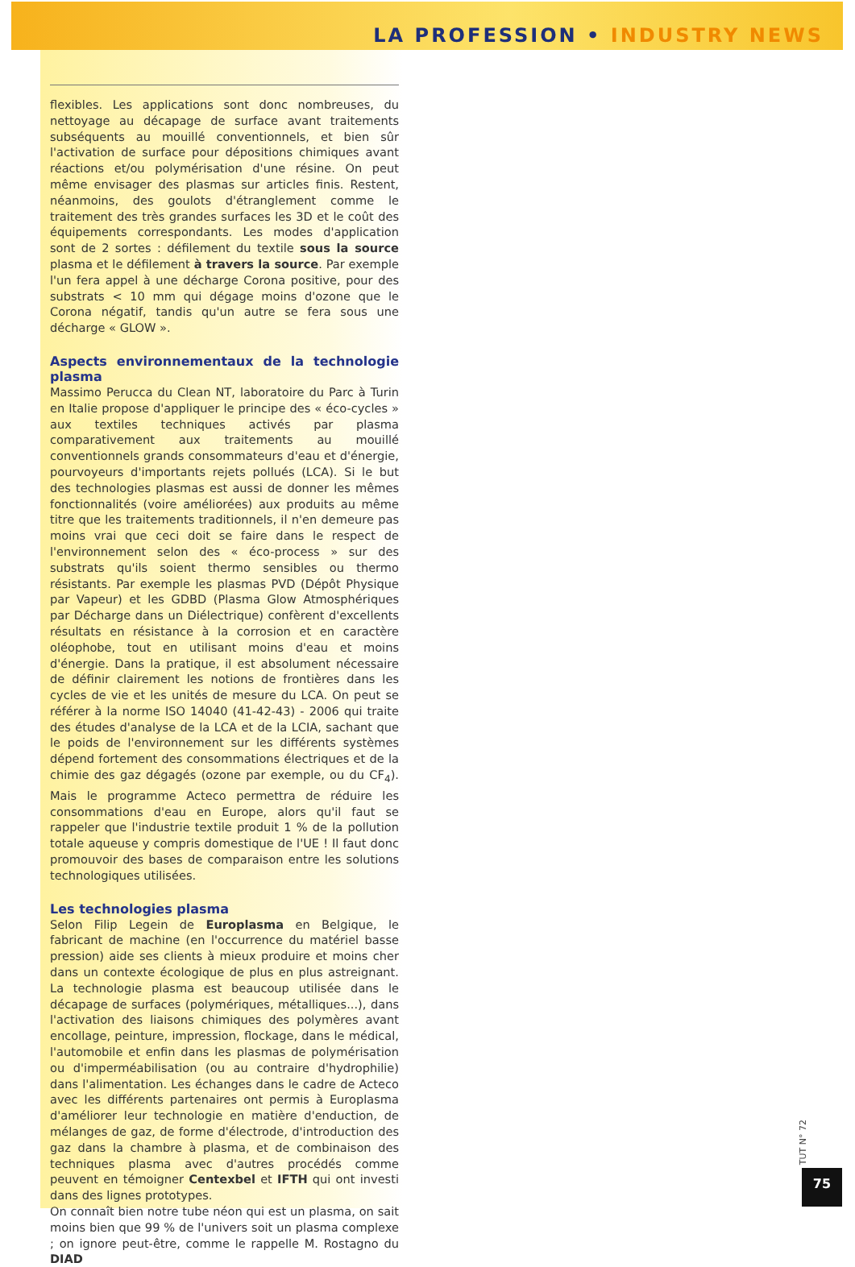LA PROFESSION • INDUSTRY NEWS
flexibles. Les applications sont donc nombreuses, du nettoyage au décapage de surface avant traitements subséquents au mouillé conventionnels, et bien sûr l'activation de surface pour dépositions chimiques avant réactions et/ou polymérisation d'une résine. On peut même envisager des plasmas sur articles finis. Restent, néanmoins, des goulots d'étranglement comme le traitement des très grandes surfaces les 3D et le coût des équipements correspondants. Les modes d'application sont de 2 sortes : défilement du textile sous la source plasma et le défilement à travers la source. Par exemple l'un fera appel à une décharge Corona positive, pour des substrats < 10 mm qui dégage moins d'ozone que le Corona négatif, tandis qu'un autre se fera sous une décharge « GLOW ».
Aspects environnementaux de la technologie plasma
Massimo Perucca du Clean NT, laboratoire du Parc à Turin en Italie propose d'appliquer le principe des « éco-cycles » aux textiles techniques activés par plasma comparativement aux traitements au mouillé conventionnels grands consommateurs d'eau et d'énergie, pourvoyeurs d'importants rejets pollués (LCA). Si le but des technologies plasmas est aussi de donner les mêmes fonctionnalités (voire améliorées) aux produits au même titre que les traitements traditionnels, il n'en demeure pas moins vrai que ceci doit se faire dans le respect de l'environnement selon des « éco-process » sur des substrats qu'ils soient thermo sensibles ou thermo résistants. Par exemple les plasmas PVD (Dépôt Physique par Vapeur) et les GDBD (Plasma Glow Atmosphériques par Décharge dans un Diélectrique) confèrent d'excellents résultats en résistance à la corrosion et en caractère oléophobe, tout en utilisant moins d'eau et moins d'énergie. Dans la pratique, il est absolument nécessaire de définir clairement les notions de frontières dans les cycles de vie et les unités de mesure du LCA. On peut se référer à la norme ISO 14040 (41-42-43) - 2006 qui traite des études d'analyse de la LCA et de la LCIA, sachant que le poids de l'environnement sur les différents systèmes dépend fortement des consommations électriques et de la chimie des gaz dégagés (ozone par exemple, ou du CF<sub>4</sub>). Mais le programme Acteco permettra de réduire les consommations d'eau en Europe, alors qu'il faut se rappeler que l'industrie textile produit 1 % de la pollution totale aqueuse y compris domestique de l'UE ! Il faut donc promouvoir des bases de comparaison entre les solutions technologiques utilisées.
Les technologies plasma
Selon Filip Legein de Europlasma en Belgique, le fabricant de machine (en l'occurrence du matériel basse pression) aide ses clients à mieux produire et moins cher dans un contexte écologique de plus en plus astreignant. La technologie plasma est beaucoup utilisée dans le décapage de surfaces (polymériques, métalliques...), dans l'activation des liaisons chimiques des polymères avant encollage, peinture, impression, flockage, dans le médical, l'automobile et enfin dans les plasmas de polymérisation ou d'imperméabilisation (ou au contraire d'hydrophilie) dans l'alimentation. Les échanges dans le cadre de Acteco avec les différents partenaires ont permis à Europlasma d'améliorer leur technologie en matière d'enduction, de mélanges de gaz, de forme d'électrode, d'introduction des gaz dans la chambre à plasma, et de combinaison des techniques plasma avec d'autres procédés comme peuvent en témoigner Centexbel et IFTH qui ont investi dans des lignes prototypes.
On connaît bien notre tube néon qui est un plasma, on sait moins bien que 99 % de l'univers soit un plasma complexe ; on ignore peut-être, comme le rappelle M. Rostagno du DIAD
TUT N° 72
75